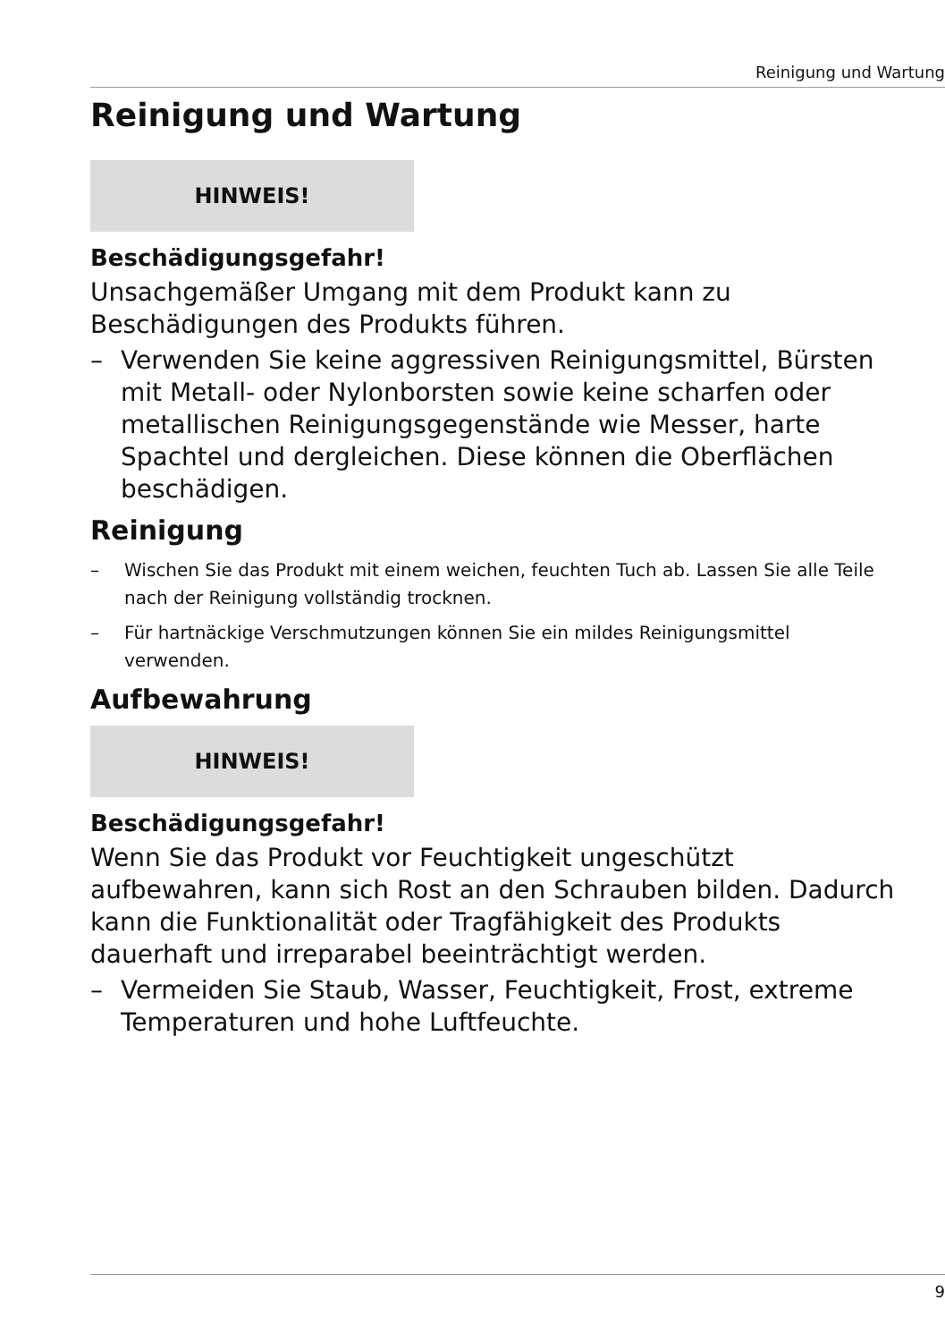Reinigung und Wartung
Reinigung und Wartung
HINWEIS!
Beschädigungsgefahr!
Unsachgemäßer Umgang mit dem Produkt kann zu Beschädigungen des Produkts führen.
– Verwenden Sie keine aggressiven Reinigungsmittel, Bürsten mit Metall- oder Nylonborsten sowie keine scharfen oder metallischen Reinigungsgegenstände wie Messer, harte Spachtel und dergleichen. Diese können die Oberflächen beschädigen.
Reinigung
– Wischen Sie das Produkt mit einem weichen, feuchten Tuch ab. Lassen Sie alle Teile nach der Reinigung vollständig trocknen.
– Für hartnäckige Verschmutzungen können Sie ein mildes Reinigungsmittel verwenden.
Aufbewahrung
HINWEIS!
Beschädigungsgefahr!
Wenn Sie das Produkt vor Feuchtigkeit ungeschützt aufbewahren, kann sich Rost an den Schrauben bilden. Dadurch kann die Funktionalität oder Tragfähigkeit des Produkts dauerhaft und irreparabel beeinträchtigt werden.
– Vermeiden Sie Staub, Wasser, Feuchtigkeit, Frost, extreme Temperaturen und hohe Luftfeuchte.
9